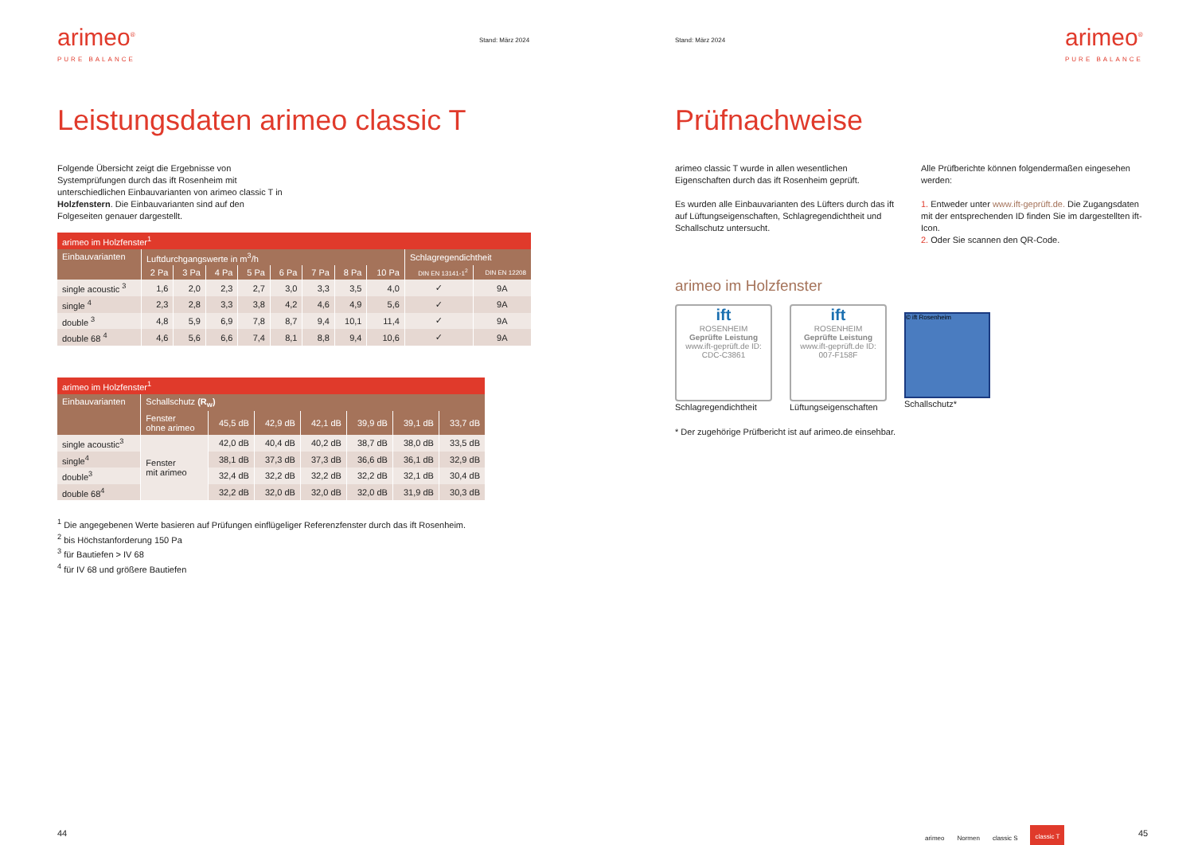arimeo<sup>®</sup>
PURE BALANCE
Stand: März 2024
Leistungsdaten arimeo classic T
Folgende Übersicht zeigt die Ergebnisse von Systemprüfungen durch das ift Rosenheim mit unterschiedlichen Einbauvarianten von arimeo classic T in Holzfenstern. Die Einbauvarianten sind auf den Folgeseiten genauer dargestellt.
| arimeo im Holzfenster<sup>1</sup> | | | | | | | | | | |
| --- | --- | --- | --- | --- | --- | --- | --- | --- | --- | --- |
| Einbauvarianten | Luftdurchgangswerte in m<sup>3</sup>/h | | | | | | | | Schlagregendichtheit | |
| | 2 Pa | 3 Pa | 4 Pa | 5 Pa | 6 Pa | 7 Pa | 8 Pa | 10 Pa | DIN EN 13141-1<sup>2</sup> | DIN EN 12208 |
| single acoustic <sup>3</sup> | 1,6 | 2,0 | 2,3 | 2,7 | 3,0 | 3,3 | 3,5 | 4,0 | ✓ | 9A |
| single <sup>4</sup> | 2,3 | 2,8 | 3,3 | 3,8 | 4,2 | 4,6 | 4,9 | 5,6 | ✓ | 9A |
| double <sup>3</sup> | 4,8 | 5,9 | 6,9 | 7,8 | 8,7 | 9,4 | 10,1 | 11,4 | ✓ | 9A |
| double 68 <sup>4</sup> | 4,6 | 5,6 | 6,6 | 7,4 | 8,1 | 8,8 | 9,4 | 10,6 | ✓ | 9A |
| arimeo im Holzfenster<sup>1</sup> | | | | | | | |
| --- | --- | --- | --- | --- | --- | --- | --- |
| Einbauvarianten | Schallschutz (R<sub>w</sub>) | | | | | | |
| | Fenster ohne arimeo | 45,5 dB | 42,9 dB | 42,1 dB | 39,9 dB | 39,1 dB | 33,7 dB |
| single acoustic<sup>3</sup> | Fenster mit arimeo | 42,0 dB | 40,4 dB | 40,2 dB | 38,7 dB | 38,0 dB | 33,5 dB |
| single<sup>4</sup> | | 38,1 dB | 37,3 dB | 37,3 dB | 36,6 dB | 36,1 dB | 32,9 dB |
| double<sup>3</sup> | | 32,4 dB | 32,2 dB | 32,2 dB | 32,2 dB | 32,1 dB | 30,4 dB |
| double 68<sup>4</sup> | | 32,2 dB | 32,0 dB | 32,0 dB | 32,0 dB | 31,9 dB | 30,3 dB |
<sup>1</sup> Die angegebenen Werte basieren auf Prüfungen einflügeliger Referenzfenster durch das ift Rosenheim.
<sup>2</sup> bis Höchstanforderung 150 Pa
<sup>3</sup> für Bautiefen > IV 68
<sup>4</sup> für IV 68 und größere Bautiefen
44
Stand: März 2024 arimeo<sup>®</sup>
PURE BALANCE
Prüfnachweise
arimeo classic T wurde in allen wesentlichen Eigenschaften durch das ift Rosenheim geprüft.
Es wurden alle Einbauvarianten des Lüfters durch das ift auf Lüftungseigenschaften, Schlagregendichtheit und Schallschutz untersucht.
Alle Prüfberichte können folgendermaßen eingesehen werden:
1. Entweder unter www.ift-geprüft.de. Die Zugangsdaten mit der entsprechenden ID finden Sie im dargestellten ift-Icon.
2. Oder Sie scannen den QR-Code.
arimeo im Holzfenster
ift
ROSENHEIM
Geprüfte Leistung
www.ift-geprüft.de ID: CDC-C3861
Schlagregendichtheit
ift
ROSENHEIM
Geprüfte Leistung
www.ift-geprüft.de ID: 007-F158F
Lüftungseigenschaften
© ift Rosenheim
Schallschutz*
* Der zugehörige Prüfbericht ist auf arimeo.de einsehbar.
arimeo Normen classic S classic T
45